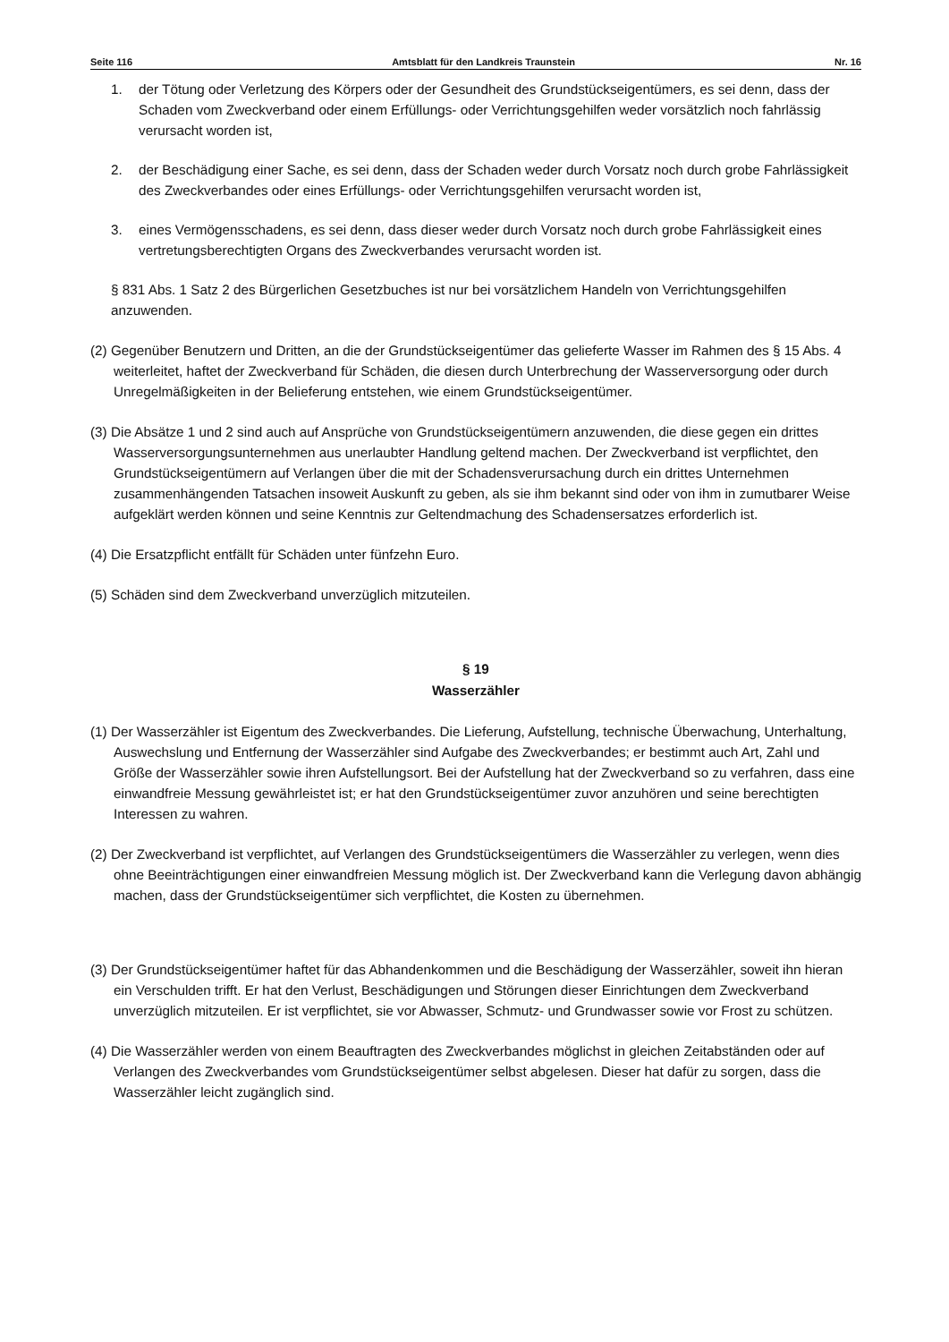Seite 116 Amtsblatt für den Landkreis Traunstein Nr. 16
1. der Tötung oder Verletzung des Körpers oder der Gesundheit des Grundstückseigentümers, es sei denn, dass der Schaden vom Zweckverband oder einem Erfüllungs- oder Verrichtungsgehilfen weder vorsätzlich noch fahrlässig verursacht worden ist,
2. der Beschädigung einer Sache, es sei denn, dass der Schaden weder durch Vorsatz noch durch grobe Fahrlässigkeit des Zweckverbandes oder eines Erfüllungs- oder Verrichtungsgehilfen verursacht worden ist,
3. eines Vermögensschadens, es sei denn, dass dieser weder durch Vorsatz noch durch grobe Fahrlässigkeit eines vertretungsberechtigten Organs des Zweckverbandes verursacht worden ist.
§ 831 Abs. 1 Satz 2 des Bürgerlichen Gesetzbuches ist nur bei vorsätzlichem Handeln von Verrichtungsgehilfen anzuwenden.
(2) Gegenüber Benutzern und Dritten, an die der Grundstückseigentümer das gelieferte Wasser im Rahmen des § 15 Abs. 4 weiterleitet, haftet der Zweckverband für Schäden, die diesen durch Unterbrechung der Wasserversorgung oder durch Unregelmäßigkeiten in der Belieferung entstehen, wie einem Grundstückseigentümer.
(3) Die Absätze 1 und 2 sind auch auf Ansprüche von Grundstückseigentümern anzuwenden, die diese gegen ein drittes Wasserversorgungsunternehmen aus unerlaubter Handlung geltend machen. Der Zweckverband ist verpflichtet, den Grundstückseigentümern auf Verlangen über die mit der Schadensverursachung durch ein drittes Unternehmen zusammenhängenden Tatsachen insoweit Auskunft zu geben, als sie ihm bekannt sind oder von ihm in zumutbarer Weise aufgeklärt werden können und seine Kenntnis zur Geltendmachung des Schadensersatzes erforderlich ist.
(4) Die Ersatzpflicht entfällt für Schäden unter fünfzehn Euro.
(5) Schäden sind dem Zweckverband unverzüglich mitzuteilen.
§ 19
Wasserzähler
(1) Der Wasserzähler ist Eigentum des Zweckverbandes. Die Lieferung, Aufstellung, technische Überwachung, Unterhaltung, Auswechslung und Entfernung der Wasserzähler sind Aufgabe des Zweckverbandes; er bestimmt auch Art, Zahl und Größe der Wasserzähler sowie ihren Aufstellungsort. Bei der Aufstellung hat der Zweckverband so zu verfahren, dass eine einwandfreie Messung gewährleistet ist; er hat den Grundstückseigentümer zuvor anzuhören und seine berechtigten Interessen zu wahren.
(2) Der Zweckverband ist verpflichtet, auf Verlangen des Grundstückseigentümers die Wasserzähler zu verlegen, wenn dies ohne Beeinträchtigungen einer einwandfreien Messung möglich ist. Der Zweckverband kann die Verlegung davon abhängig machen, dass der Grundstückseigentümer sich verpflichtet, die Kosten zu übernehmen.
(3) Der Grundstückseigentümer haftet für das Abhandenkommen und die Beschädigung der Wasserzähler, soweit ihn hieran ein Verschulden trifft. Er hat den Verlust, Beschädigungen und Störungen dieser Einrichtungen dem Zweckverband unverzüglich mitzuteilen. Er ist verpflichtet, sie vor Abwasser, Schmutz- und Grundwasser sowie vor Frost zu schützen.
(4) Die Wasserzähler werden von einem Beauftragten des Zweckverbandes möglichst in gleichen Zeitabständen oder auf Verlangen des Zweckverbandes vom Grundstückseigentümer selbst abgelesen. Dieser hat dafür zu sorgen, dass die Wasserzähler leicht zugänglich sind.